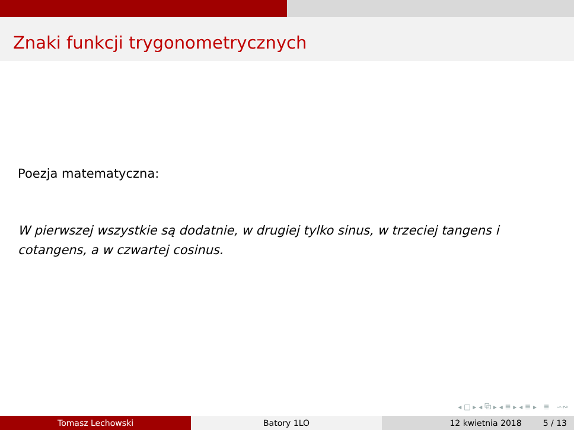Znaki funkcji trygonometrycznych
Poezja matematyczna:
W pierwszej wszystkie są dodatnie, w drugiej tylko sinus, w trzeciej tangens i cotangens, a w czwartej cosinus.
◂ □ ▸ ◂ ⧉ ▸ ◂ ≣ ▸ ◂ ≣ ▸ ≣ ∽∾
Tomasz Lechowski Batory 1LO 12 kwietnia 2018 5 / 13